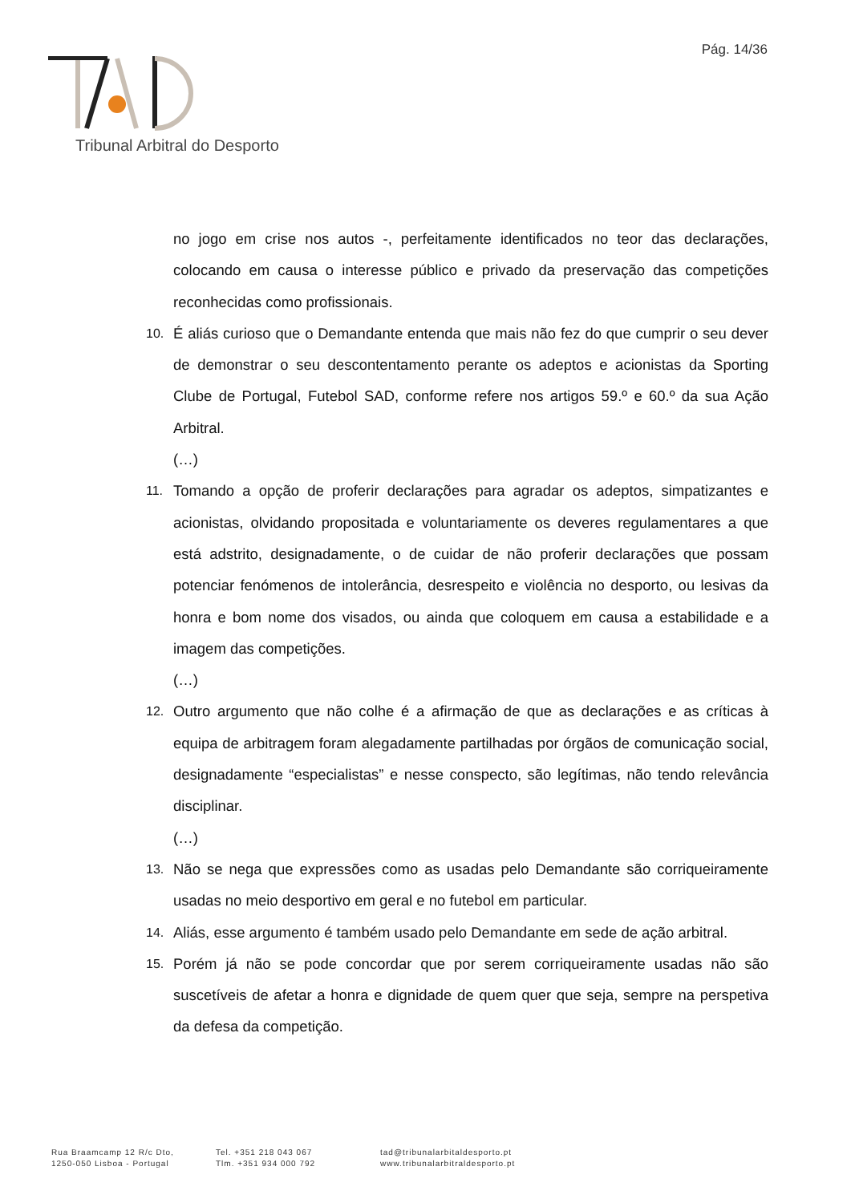Pág. 14/36
Tribunal Arbitral do Desporto
no jogo em crise nos autos -, perfeitamente identificados no teor das declarações, colocando em causa o interesse público e privado da preservação das competições reconhecidas como profissionais.
10. É aliás curioso que o Demandante entenda que mais não fez do que cumprir o seu dever de demonstrar o seu descontentamento perante os adeptos e acionistas da Sporting Clube de Portugal, Futebol SAD, conforme refere nos artigos 59.º e 60.º da sua Ação Arbitral.
(…)
11. Tomando a opção de proferir declarações para agradar os adeptos, simpatizantes e acionistas, olvidando propositada e voluntariamente os deveres regulamentares a que está adstrito, designadamente, o de cuidar de não proferir declarações que possam potenciar fenómenos de intolerância, desrespeito e violência no desporto, ou lesivas da honra e bom nome dos visados, ou ainda que coloquem em causa a estabilidade e a imagem das competições.
(…)
12. Outro argumento que não colhe é a afirmação de que as declarações e as críticas à equipa de arbitragem foram alegadamente partilhadas por órgãos de comunicação social, designadamente “especialistas” e nesse conspecto, são legítimas, não tendo relevância disciplinar.
(…)
13. Não se nega que expressões como as usadas pelo Demandante são corriqueiramente usadas no meio desportivo em geral e no futebol em particular.
14. Aliás, esse argumento é também usado pelo Demandante em sede de ação arbitral.
15. Porém já não se pode concordar que por serem corriqueiramente usadas não são suscetíveis de afetar a honra e dignidade de quem quer que seja, sempre na perspetiva da defesa da competição.
Rua Braamcamp 12 R/c Dto,
1250-050 Lisboa - Portugal
Tel. +351 218 043 067
Tlm. +351 934 000 792
tad@tribunalarbitaldesporto.pt
www.tribunalarbitraldesporto.pt